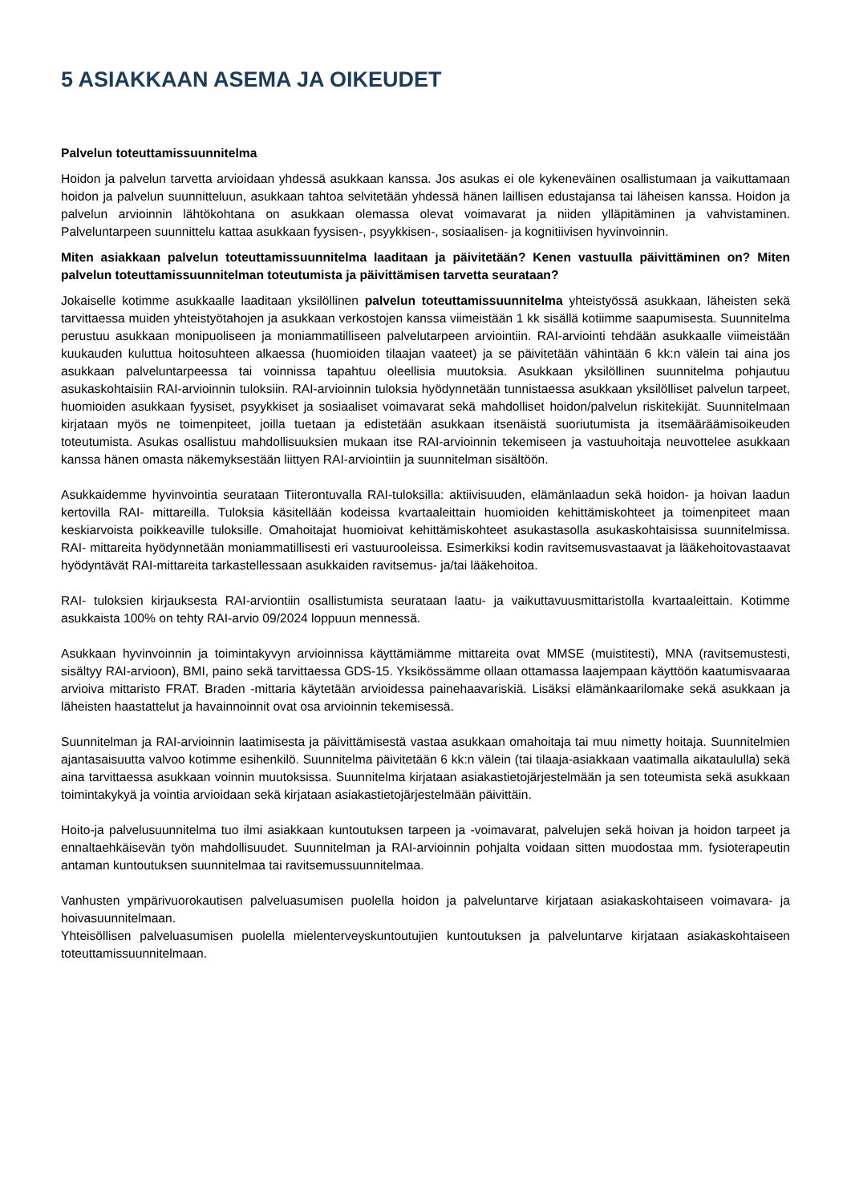5 ASIAKKAAN ASEMA JA OIKEUDET
Palvelun toteuttamissuunnitelma
Hoidon ja palvelun tarvetta arvioidaan yhdessä asukkaan kanssa. Jos asukas ei ole kykeneväinen osallistumaan ja vaikuttamaan hoidon ja palvelun suunnitteluun, asukkaan tahtoa selvitetään yhdessä hänen laillisen edustajansa tai läheisen kanssa. Hoidon ja palvelun arvioinnin lähtökohtana on asukkaan olemassa olevat voimavarat ja niiden ylläpitäminen ja vahvistaminen. Palveluntarpeen suunnittelu kattaa asukkaan fyysisen-, psyykkisen-, sosiaalisen- ja kognitiivisen hyvinvoinnin.
Miten asiakkaan palvelun toteuttamissuunnitelma laaditaan ja päivitetään? Kenen vastuulla päivittäminen on? Miten palvelun toteuttamissuunnitelman toteutumista ja päivittämisen tarvetta seurataan?
Jokaiselle kotimme asukkaalle laaditaan yksilöllinen palvelun toteuttamissuunnitelma yhteistyössä asukkaan, läheisten sekä tarvittaessa muiden yhteistyötahojen ja asukkaan verkostojen kanssa viimeistään 1 kk sisällä kotiimme saapumisesta. Suunnitelma perustuu asukkaan monipuoliseen ja moniammatilliseen palvelutarpeen arviointiin. RAI-arviointi tehdään asukkaalle viimeistään kuukauden kuluttua hoitosuhteen alkaessa (huomioiden tilaajan vaateet) ja se päivitetään vähintään 6 kk:n välein tai aina jos asukkaan palveluntarpeessa tai voinnissa tapahtuu oleellisia muutoksia. Asukkaan yksilöllinen suunnitelma pohjautuu asukaskohtaisiin RAI-arvioinnin tuloksiin. RAI-arvioinnin tuloksia hyödynnetään tunnistaessa asukkaan yksilölliset palvelun tarpeet, huomioiden asukkaan fyysiset, psyykkiset ja sosiaaliset voimavarat sekä mahdolliset hoidon/palvelun riskitekijät. Suunnitelmaan kirjataan myös ne toimenpiteet, joilla tuetaan ja edistetään asukkaan itsenäistä suoriutumista ja itsemääräämisoikeuden toteutumista. Asukas osallistuu mahdollisuuksien mukaan itse RAI-arvioinnin tekemiseen ja vastuuhoitaja neuvottelee asukkaan kanssa hänen omasta näkemyksestään liittyen RAI-arviointiin ja suunnitelman sisältöön.
Asukkaidemme hyvinvointia seurataan Tiiterontuvalla RAI-tuloksilla: aktiivisuuden, elämänlaadun sekä hoidon- ja hoivan laadun kertovilla RAI- mittareilla. Tuloksia käsitellään kodeissa kvartaaleittain huomioiden kehittämiskohteet ja toimenpiteet maan keskiarvoista poikkeaville tuloksille. Omahoitajat huomioivat kehittämiskohteet asukastasolla asukaskohtaisissa suunnitelmissa. RAI- mittareita hyödynnetään moniammatillisesti eri vastuurooleissa. Esimerkiksi kodin ravitsemusvastaavat ja lääkehoitovastaavat hyödyntävät RAI-mittareita tarkastellessaan asukkaiden ravitsemus- ja/tai lääkehoitoa.
RAI- tuloksien kirjauksesta RAI-arviontiin osallistumista seurataan laatu- ja vaikuttavuusmittaristolla kvartaaleittain. Kotimme asukkaista 100% on tehty RAI-arvio 09/2024 loppuun mennessä.
Asukkaan hyvinvoinnin ja toimintakyvyn arvioinnissa käyttämiämme mittareita ovat MMSE (muistitesti), MNA (ravitsemustesti, sisältyy RAI-arvioon), BMI, paino sekä tarvittaessa GDS-15. Yksikössämme ollaan ottamassa laajempaan käyttöön kaatumisvaaraa arvioiva mittaristo FRAT. Braden -mittaria käytetään arvioidessa painehaavariskiä. Lisäksi elämänkaarilomake sekä asukkaan ja läheisten haastattelut ja havainnoinnit ovat osa arvioinnin tekemisessä.
Suunnitelman ja RAI-arvioinnin laatimisesta ja päivittämisestä vastaa asukkaan omahoitaja tai muu nimetty hoitaja. Suunnitelmien ajantasaisuutta valvoo kotimme esihenkilö. Suunnitelma päivitetään 6 kk:n välein (tai tilaaja-asiakkaan vaatimalla aikataululla) sekä aina tarvittaessa asukkaan voinnin muutoksissa. Suunnitelma kirjataan asiakastietojärjestelmään ja sen toteumista sekä asukkaan toimintakykyä ja vointia arvioidaan sekä kirjataan asiakastietojärjestelmään päivittäin.
Hoito-ja palvelusuunnitelma tuo ilmi asiakkaan kuntoutuksen tarpeen ja -voimavarat, palvelujen sekä hoivan ja hoidon tarpeet ja ennaltaehkäisevän työn mahdollisuudet. Suunnitelman ja RAI-arvioinnin pohjalta voidaan sitten muodostaa mm. fysioterapeutin antaman kuntoutuksen suunnitelmaa tai ravitsemussuunnitelmaa.
Vanhusten ympärivuorokautisen palveluasumisen puolella hoidon ja palveluntarve kirjataan asiakaskohtaiseen voimavara- ja hoivasuunnitelmaan.
Yhteisöllisen palveluasumisen puolella mielenterveyskuntoutujien kuntoutuksen ja palveluntarve kirjataan asiakaskohtaiseen toteuttamissuunnitelmaan.